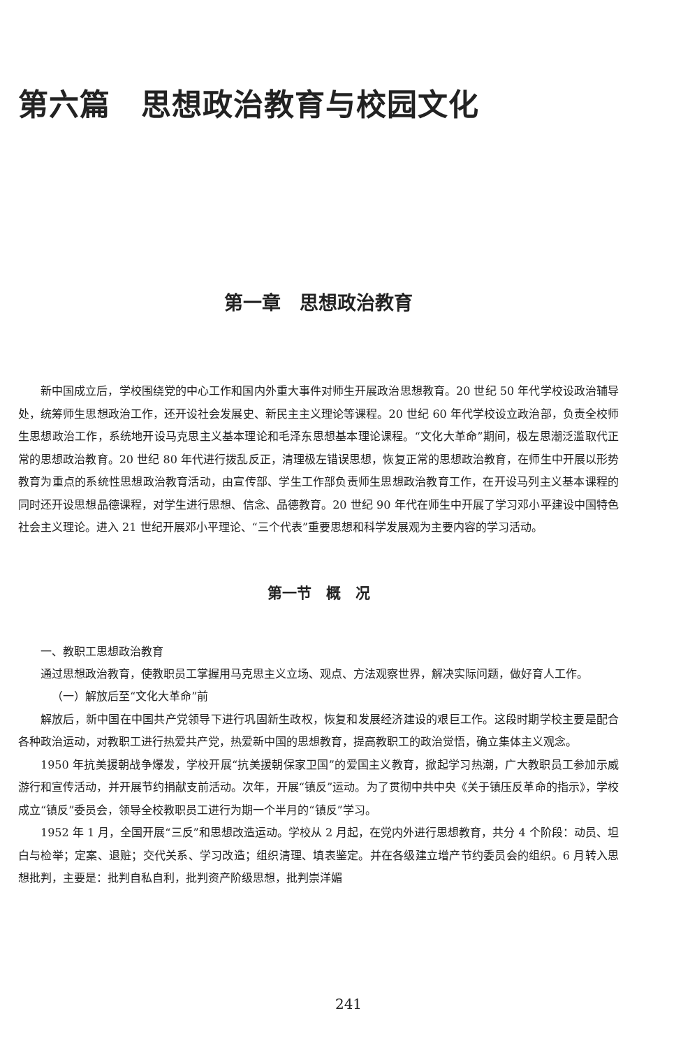第六篇　思想政治教育与校园文化
第一章　思想政治教育
新中国成立后，学校围绕党的中心工作和国内外重大事件对师生开展政治思想教育。20 世纪 50 年代学校设政治辅导处，统筹师生思想政治工作，还开设社会发展史、新民主主义理论等课程。20 世纪 60 年代学校设立政治部，负责全校师生思想政治工作，系统地开设马克思主义基本理论和毛泽东思想基本理论课程。“文化大革命”期间，极左思潮泛滥取代正常的思想政治教育。20 世纪 80 年代进行拨乱反正，清理极左错误思想，恢复正常的思想政治教育，在师生中开展以形势教育为重点的系统性思想政治教育活动，由宣传部、学生工作部负责师生思想政治教育工作，在开设马列主义基本课程的同时还开设思想品德课程，对学生进行思想、信念、品德教育。20 世纪 90 年代在师生中开展了学习邓小平建设中国特色社会主义理论。进入 21 世纪开展邓小平理论、“三个代表”重要思想和科学发展观为主要内容的学习活动。
第一节　概　况
一、教职工思想政治教育
通过思想政治教育，使教职员工掌握用马克思主义立场、观点、方法观察世界，解决实际问题，做好育人工作。
（一）解放后至“文化大革命”前
解放后，新中国在中国共产党领导下进行巩固新生政权，恢复和发展经济建设的艰巨工作。这段时期学校主要是配合各种政治运动，对教职工进行热爱共产党，热爱新中国的思想教育，提高教职工的政治觉悟，确立集体主义观念。
1950 年抗美援朝战争爆发，学校开展“抗美援朝保家卫国”的爱国主义教育，掀起学习热潮，广大教职员工参加示威游行和宣传活动，并开展节约捐献支前活动。次年，开展“镇反”运动。为了贯彻中共中央《关于镇压反革命的指示》，学校成立“镇反”委员会，领导全校教职员工进行为期一个半月的“镇反”学习。
1952 年 1 月，全国开展“三反”和思想改造运动。学校从 2 月起，在党内外进行思想教育，共分 4 个阶段：动员、坦白与检举；定案、退赃；交代关系、学习改造；组织清理、填表鉴定。并在各级建立增产节约委员会的组织。6 月转入思想批判，主要是：批判自私自利，批判资产阶级思想，批判崇洋媚
241